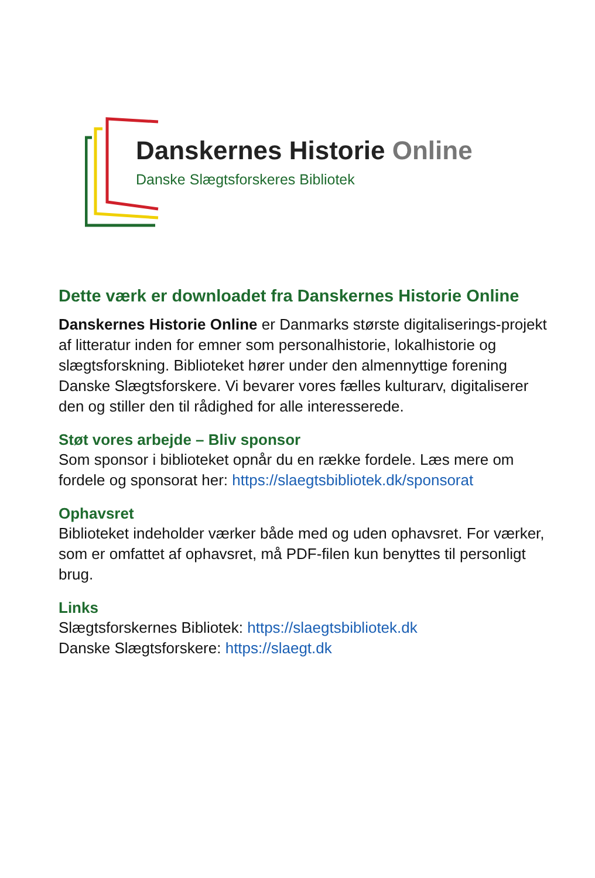Danskernes Historie Online
Danske Slægtsforskeres Bibliotek
Dette værk er downloadet fra Danskernes Historie Online
Danskernes Historie Online er Danmarks største digitaliserings-projekt af litteratur inden for emner som personalhistorie, lokalhistorie og slægtsforskning. Biblioteket hører under den almennyttige forening Danske Slægtsforskere. Vi bevarer vores fælles kulturarv, digitaliserer den og stiller den til rådighed for alle interesserede.
Støt vores arbejde – Bliv sponsor
Som sponsor i biblioteket opnår du en række fordele. Læs mere om fordele og sponsorat her: https://slaegtsbibliotek.dk/sponsorat
Ophavsret
Biblioteket indeholder værker både med og uden ophavsret. For værker, som er omfattet af ophavsret, må PDF-filen kun benyttes til personligt brug.
Links
Slægtsforskernes Bibliotek: https://slaegtsbibliotek.dk
Danske Slægtsforskere: https://slaegt.dk